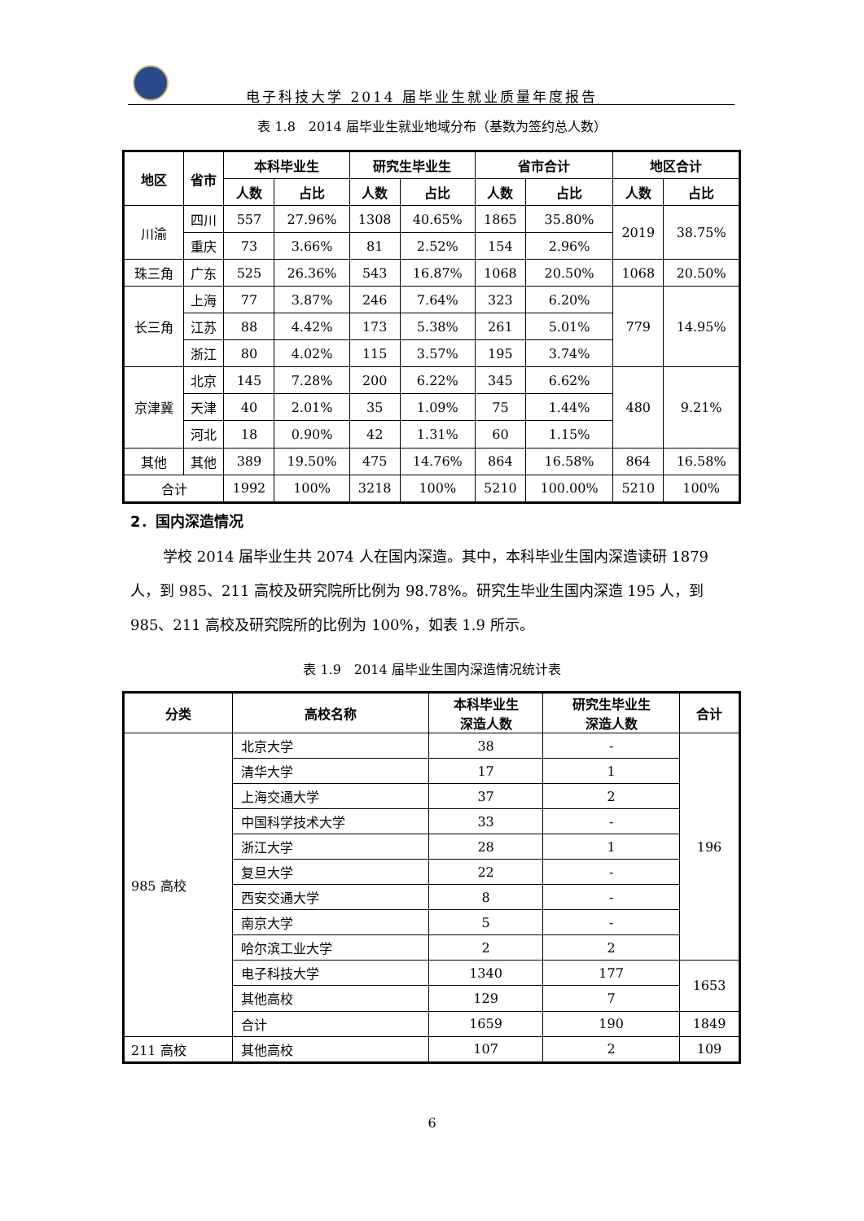电子科技大学 2014 届毕业生就业质量年度报告
表 1.8　2014 届毕业生就业地域分布（基数为签约总人数）
| 地区 | 省市 | 本科毕业生 | | 研究生毕业生 | | 省市合计 | | 地区合计 | |
| --- | --- | --- | --- | --- | --- | --- | --- | --- | --- |
| | | 人数 | 占比 | 人数 | 占比 | 人数 | 占比 | 人数 | 占比 |
| 川渝 | 四川 | 557 | 27.96% | 1308 | 40.65% | 1865 | 35.80% | 2019 | 38.75% |
| | 重庆 | 73 | 3.66% | 81 | 2.52% | 154 | 2.96% | | |
| 珠三角 | 广东 | 525 | 26.36% | 543 | 16.87% | 1068 | 20.50% | 1068 | 20.50% |
| 长三角 | 上海 | 77 | 3.87% | 246 | 7.64% | 323 | 6.20% | 779 | 14.95% |
| | 江苏 | 88 | 4.42% | 173 | 5.38% | 261 | 5.01% | | |
| | 浙江 | 80 | 4.02% | 115 | 3.57% | 195 | 3.74% | | |
| 京津冀 | 北京 | 145 | 7.28% | 200 | 6.22% | 345 | 6.62% | 480 | 9.21% |
| | 天津 | 40 | 2.01% | 35 | 1.09% | 75 | 1.44% | | |
| | 河北 | 18 | 0.90% | 42 | 1.31% | 60 | 1.15% | | |
| 其他 | 其他 | 389 | 19.50% | 475 | 14.76% | 864 | 16.58% | 864 | 16.58% |
| 合计 | | 1992 | 100% | 3218 | 100% | 5210 | 100.00% | 5210 | 100% |
2．国内深造情况
学校 2014 届毕业生共 2074 人在国内深造。其中，本科毕业生国内深造读研 1879 人，到 985、211 高校及研究院所比例为 98.78%。研究生毕业生国内深造 195 人，到 985、211 高校及研究院所的比例为 100%，如表 1.9 所示。
表 1.9　2014 届毕业生国内深造情况统计表
| 分类 | 高校名称 | 本科毕业生 深造人数 | 研究生毕业生 深造人数 | 合计 |
| --- | --- | --- | --- | --- |
| 985 高校 | 北京大学 | 38 | - | 196 |
| | 清华大学 | 17 | 1 | |
| | 上海交通大学 | 37 | 2 | |
| | 中国科学技术大学 | 33 | - | |
| | 浙江大学 | 28 | 1 | |
| | 复旦大学 | 22 | - | |
| | 西安交通大学 | 8 | - | |
| | 南京大学 | 5 | - | |
| | 哈尔滨工业大学 | 2 | 2 | |
| | 电子科技大学 | 1340 | 177 | 1653 |
| | 其他高校 | 129 | 7 | |
| | 合计 | 1659 | 190 | 1849 |
| 211 高校 | 其他高校 | 107 | 2 | 109 |
6